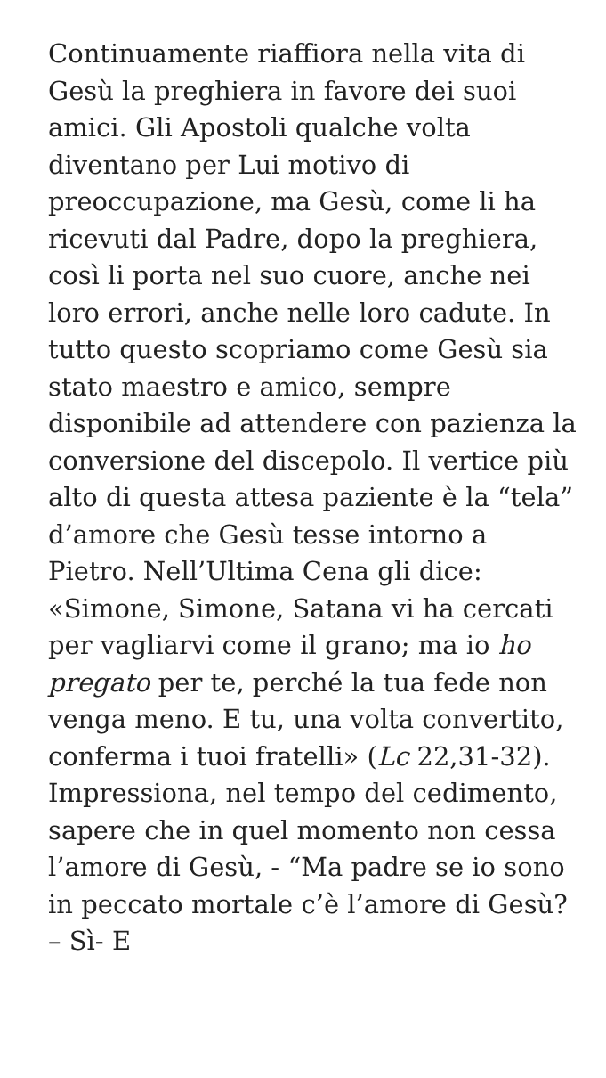Continuamente riaffiora nella vita di Gesù la preghiera in favore dei suoi amici. Gli Apostoli qualche volta diventano per Lui motivo di preoccupazione, ma Gesù, come li ha ricevuti dal Padre, dopo la preghiera, così li porta nel suo cuore, anche nei loro errori, anche nelle loro cadute. In tutto questo scopriamo come Gesù sia stato maestro e amico, sempre disponibile ad attendere con pazienza la conversione del discepolo. Il vertice più alto di questa attesa paziente è la “tela” d’amore che Gesù tesse intorno a Pietro. Nell’Ultima Cena gli dice: «Simone, Simone, Satana vi ha cercati per vagliarvi come il grano; ma io ho pregato per te, perché la tua fede non venga meno. E tu, una volta convertito, conferma i tuoi fratelli» (Lc 22,31-32). Impressiona, nel tempo del cedimento, sapere che in quel momento non cessa l’amore di Gesù, - “Ma padre se io sono in peccato mortale c’è l’amore di Gesù? – Sì- E